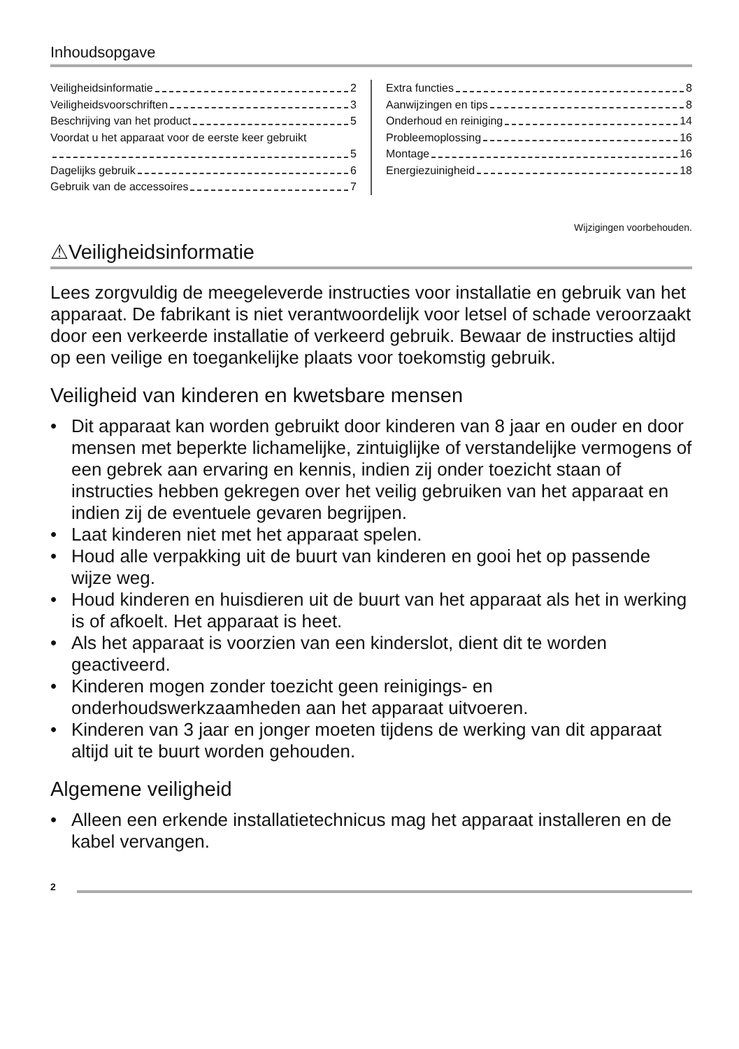Inhoudsopgave
Veiligheidsinformatie 2
Veiligheidsvoorschriften 3
Beschrijving van het product 5
Voordat u het apparaat voor de eerste keer gebruikt
5
Dagelijks gebruik 6
Gebruik van de accessoires 7
Extra functies 8
Aanwijzingen en tips 8
Onderhoud en reiniging 14
Probleemoplossing 16
Montage 16
Energiezuinigheid 18
Wijzigingen voorbehouden.
⚠Veiligheidsinformatie
Lees zorgvuldig de meegeleverde instructies voor installatie en gebruik van het apparaat. De fabrikant is niet verantwoordelijk voor letsel of schade veroorzaakt door een verkeerde installatie of verkeerd gebruik. Bewaar de instructies altijd op een veilige en toegankelijke plaats voor toekomstig gebruik.
Veiligheid van kinderen en kwetsbare mensen
• Dit apparaat kan worden gebruikt door kinderen van 8 jaar en ouder en door mensen met beperkte lichamelijke, zintuiglijke of verstandelijke vermogens of een gebrek aan ervaring en kennis, indien zij onder toezicht staan of instructies hebben gekregen over het veilig gebruiken van het apparaat en indien zij de eventuele gevaren begrijpen.
• Laat kinderen niet met het apparaat spelen.
• Houd alle verpakking uit de buurt van kinderen en gooi het op passende wijze weg.
• Houd kinderen en huisdieren uit de buurt van het apparaat als het in werking is of afkoelt. Het apparaat is heet.
• Als het apparaat is voorzien van een kinderslot, dient dit te worden geactiveerd.
• Kinderen mogen zonder toezicht geen reinigings- en onderhoudswerkzaamheden aan het apparaat uitvoeren.
• Kinderen van 3 jaar en jonger moeten tijdens de werking van dit apparaat altijd uit te buurt worden gehouden.
Algemene veiligheid
• Alleen een erkende installatietechnicus mag het apparaat installeren en de kabel vervangen.
2